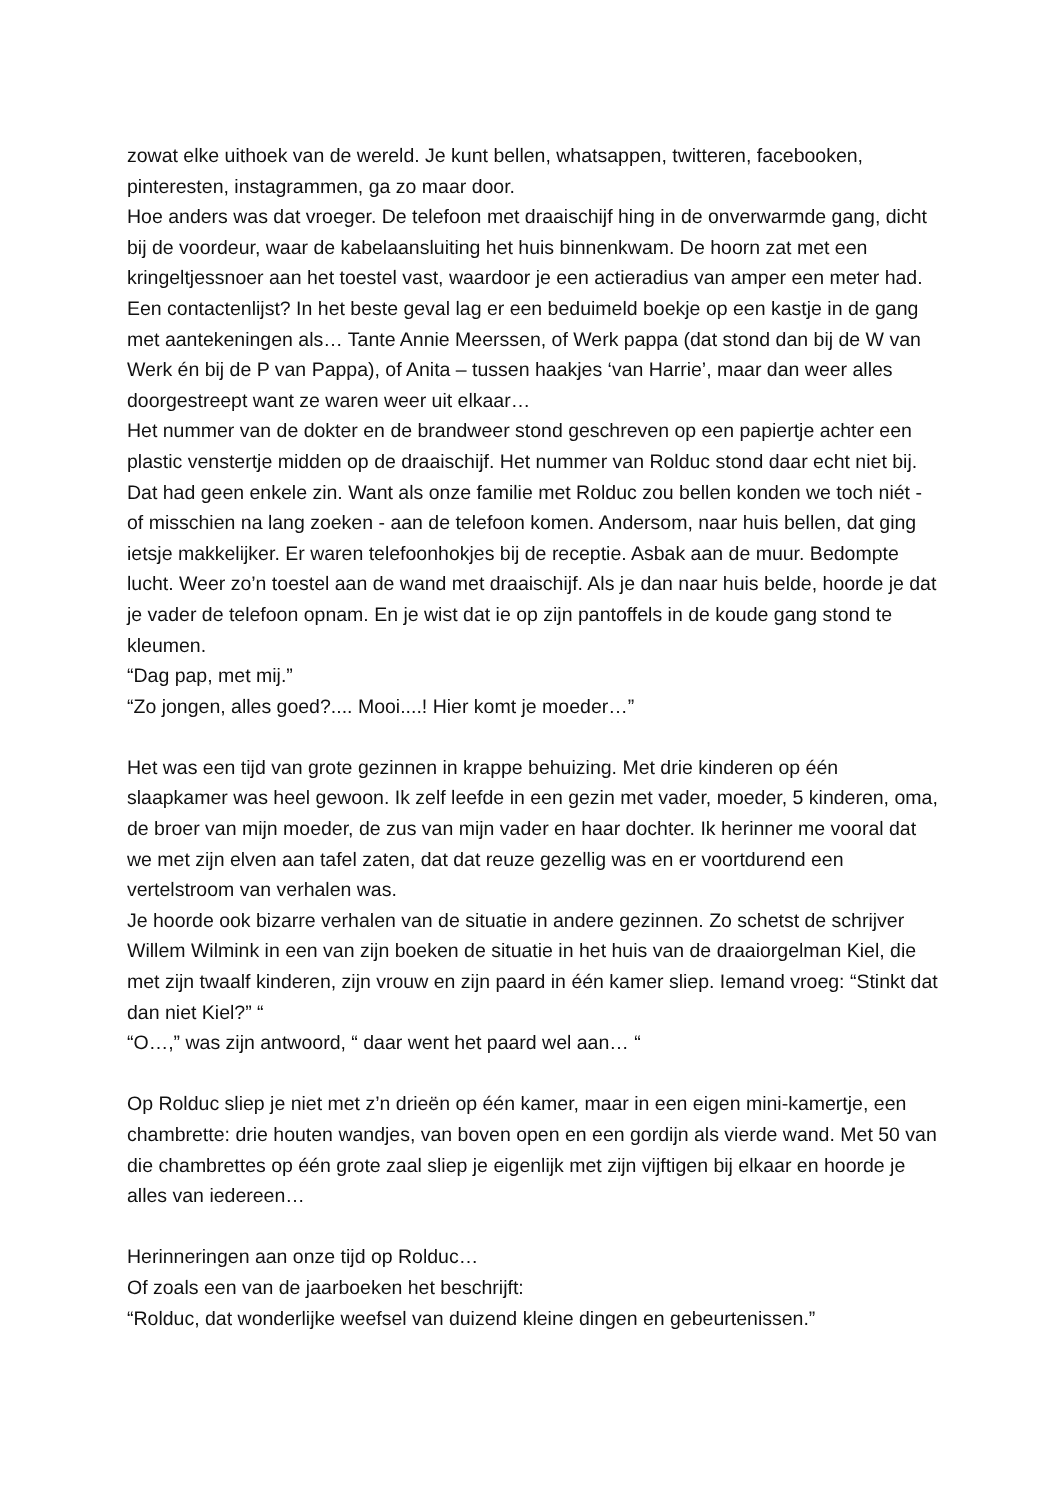zowat elke uithoek van de wereld. Je kunt bellen, whatsappen, twitteren, facebooken, pinteresten, instagrammen, ga zo maar door.
Hoe anders was dat vroeger. De telefoon met draaischijf hing in de onverwarmde gang, dicht bij de voordeur, waar de kabelaansluiting het huis binnenkwam. De hoorn zat met een kringeltjessnoer aan het toestel vast, waardoor je een actieradius van amper een meter had. Een contactenlijst? In het beste geval lag er een beduimeld boekje op een kastje in de gang met aantekeningen als… Tante Annie Meerssen, of Werk pappa (dat stond dan bij de W van Werk én bij de P van Pappa), of Anita – tussen haakjes ‘van Harrie’, maar dan weer alles doorgestreept want ze waren weer uit elkaar…
Het nummer van de dokter en de brandweer stond geschreven op een papiertje achter een plastic venstertje midden op de draaischijf. Het nummer van Rolduc stond daar echt niet bij. Dat had geen enkele zin. Want als onze familie met Rolduc zou bellen konden we toch niét - of misschien na lang zoeken - aan de telefoon komen. Andersom, naar huis bellen, dat ging ietsje makkelijker. Er waren telefoonhokjes bij de receptie. Asbak aan de muur. Bedompte lucht. Weer zo’n toestel aan de wand met draaischijf. Als je dan naar huis belde, hoorde je dat je vader de telefoon opnam. En je wist dat ie op zijn pantoffels in de koude gang stond te kleumen.
“Dag pap, met mij.”
“Zo jongen, alles goed?.... Mooi....! Hier komt je moeder…”
Het was een tijd van grote gezinnen in krappe behuizing. Met drie kinderen op één slaapkamer was heel gewoon. Ik zelf leefde in een gezin met vader, moeder, 5 kinderen, oma, de broer van mijn moeder, de zus van mijn vader en haar dochter. Ik herinner me vooral dat we met zijn elven aan tafel zaten, dat dat reuze gezellig was en er voortdurend een vertelstroom van verhalen was.
Je hoorde ook bizarre verhalen van de situatie in andere gezinnen. Zo schetst de schrijver Willem Wilmink in een van zijn boeken de situatie in het huis van de draaiorgelman Kiel, die met zijn twaalf kinderen, zijn vrouw en zijn paard in één kamer sliep. Iemand vroeg: “Stinkt dat dan niet Kiel?” “
“O…,” was zijn antwoord, “ daar went het paard wel aan… “
Op Rolduc sliep je niet met z’n drieën op één kamer, maar in een eigen mini-kamertje, een chambrette: drie houten wandjes, van boven open en een gordijn als vierde wand. Met 50 van die chambrettes op één grote zaal sliep je eigenlijk met zijn vijftigen bij elkaar en hoorde je alles van iedereen…
Herinneringen aan onze tijd op Rolduc…
Of zoals een van de jaarboeken het beschrijft:
“Rolduc, dat wonderlijke weefsel van duizend kleine dingen en gebeurtenissen.”